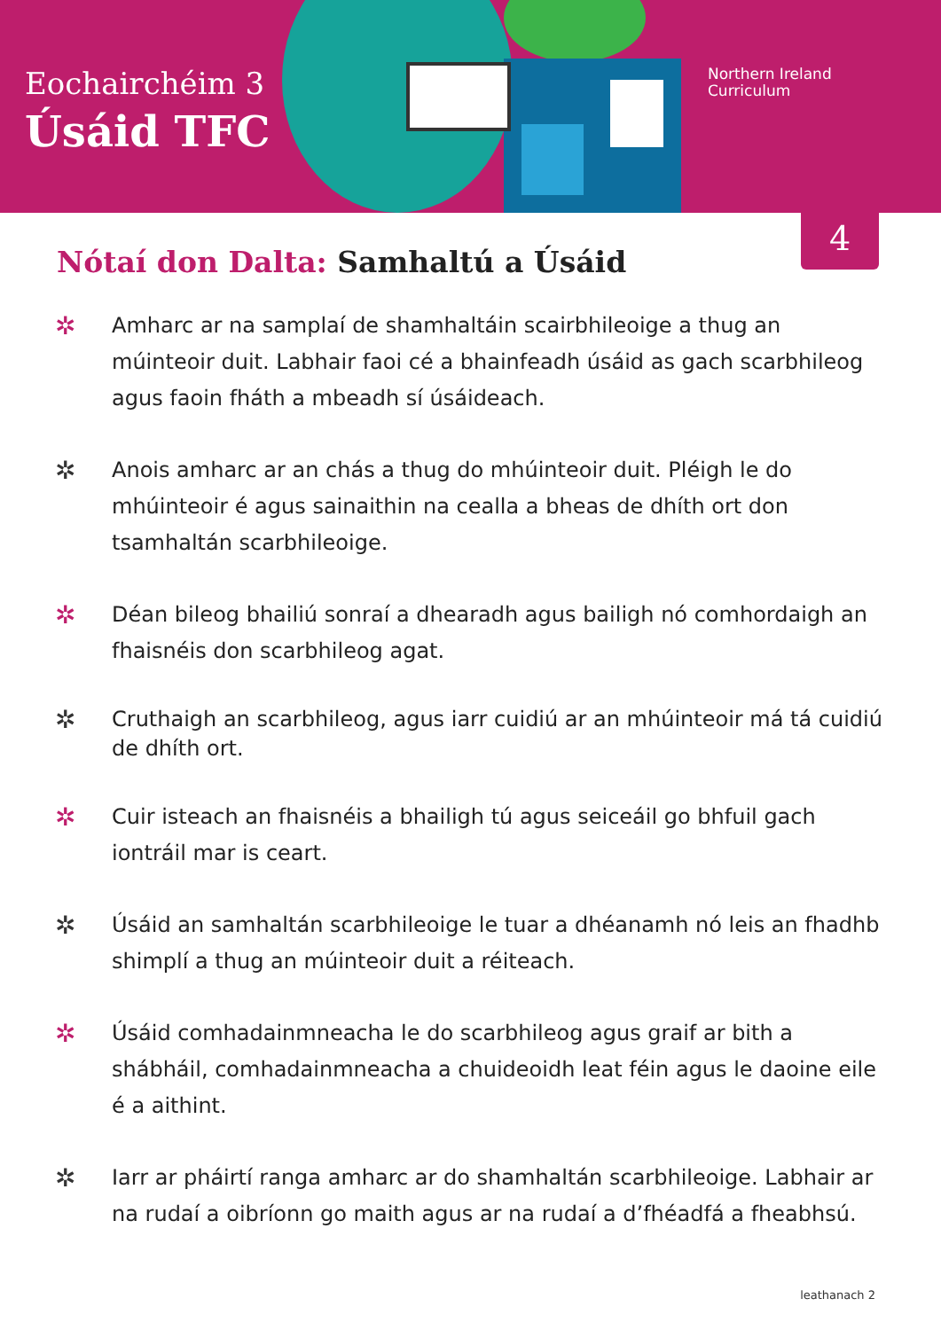Eochairchéim 3
Úsáid TFC
Northern Ireland
Curriculum
4
Nótaí don Dalta: Samhaltú a Úsáid
✲ Amharc ar na samplaí de shamhaltáin scairbhileoige a thug an múinteoir duit. Labhair faoi cé a bhainfeadh úsáid as gach scarbhileog agus faoin fháth a mbeadh sí úsáideach.
✲ Anois amharc ar an chás a thug do mhúinteoir duit. Pléigh le do mhúinteoir é agus sainaithin na cealla a bheas de dhíth ort don tsamhaltán scarbhileoige.
✲ Déan bileog bhailiú sonraí a dhearadh agus bailigh nó comhordaigh an fhaisnéis don scarbhileog agat.
✲ Cruthaigh an scarbhileog, agus iarr cuidiú ar an mhúinteoir má tá cuidiú de dhíth ort.
✲ Cuir isteach an fhaisnéis a bhailigh tú agus seiceáil go bhfuil gach iontráil mar is ceart.
✲ Úsáid an samhaltán scarbhileoige le tuar a dhéanamh nó leis an fhadhb shimplí a thug an múinteoir duit a réiteach.
✲ Úsáid comhadainmneacha le do scarbhileog agus graif ar bith a shábháil, comhadainmneacha a chuideoidh leat féin agus le daoine eile é a aithint.
✲ Iarr ar pháirtí ranga amharc ar do shamhaltán scarbhileoige. Labhair ar na rudaí a oibríonn go maith agus ar na rudaí a d’fhéadfá a fheabhsú.
leathanach 2